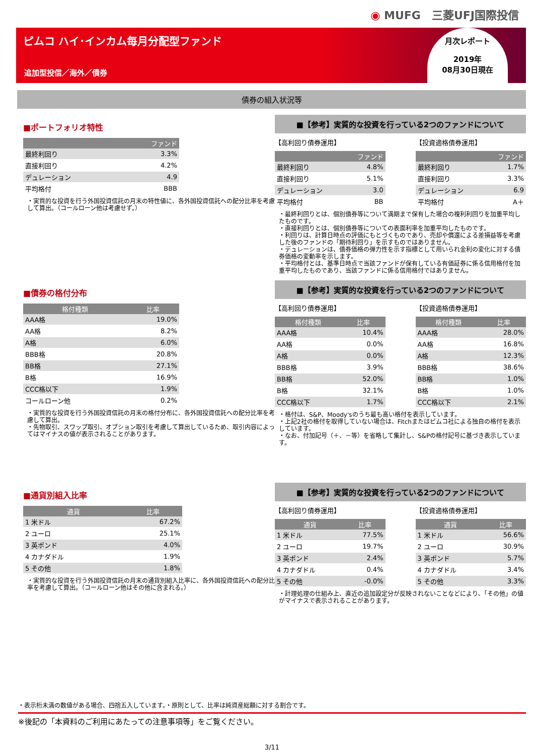◉ MUFG　三菱UFJ国際投信
ピムコ ハイ･インカム毎月分配型ファンド
追加型投信／海外／債券
月次レポート
2019年
08月30日現在
債券の組入状況等
■ポートフォリオ特性
| | ファンド |
| --- | --- |
| 最終利回り | 3.3% |
| 直接利回り | 4.2% |
| デュレーション | 4.9 |
| 平均格付 | BBB |
・実質的な投資を行う外国投資信託の月末の特性値に、各外国投資信託への配分比率を考慮して算出。（コールローン他は考慮せず。）
■【参考】実質的な投資を行っている2つのファンドについて
【高利回り債券運用】
| | ファンド |
| --- | --- |
| 最終利回り | 4.8% |
| 直接利回り | 5.1% |
| デュレーション | 3.0 |
| 平均格付 | BB |
【投資適格債券運用】
| | ファンド |
| --- | --- |
| 最終利回り | 1.7% |
| 直接利回り | 3.3% |
| デュレーション | 6.9 |
| 平均格付 | A＋ |
・最終利回りとは、個別債券等について満期まで保有した場合の複利利回りを加重平均したものです。
・直接利回りとは、個別債券等についての表面利率を加重平均したものです。
・利回りは、計算日時点の評価にもとづくものであり、売却や償還による差損益等を考慮した後のファンドの「期待利回り」を示すものではありません。
・デュレーションは、債券価格の弾力性を示す指標として用いられ金利の変化に対する債券価格の変動率を示します。
・平均格付とは、基準日時点で当該ファンドが保有している有価証券に係る信用格付を加重平均したものであり、当該ファンドに係る信用格付ではありません。
■債券の格付分布
| 格付種類 | 比率 |
| --- | --- |
| AAA格 | 19.0% |
| AA格 | 8.2% |
| A格 | 6.0% |
| BBB格 | 20.8% |
| BB格 | 27.1% |
| B格 | 16.9% |
| CCC格以下 | 1.9% |
| コールローン他 | 0.2% |
・実質的な投資を行う外国投資信託の月末の格付分布に、各外国投資信託への配分比率を考慮して算出。
・先物取引、スワップ取引、オプション取引を考慮して算出しているため、取引内容によってはマイナスの値が表示されることがあります。
■【参考】実質的な投資を行っている2つのファンドについて
【高利回り債券運用】
| 格付種類 | 比率 |
| --- | --- |
| AAA格 | 10.4% |
| AA格 | 0.0% |
| A格 | 0.0% |
| BBB格 | 3.9% |
| BB格 | 52.0% |
| B格 | 32.1% |
| CCC格以下 | 1.7% |
【投資適格債券運用】
| 格付種類 | 比率 |
| --- | --- |
| AAA格 | 28.0% |
| AA格 | 16.8% |
| A格 | 12.3% |
| BBB格 | 38.6% |
| BB格 | 1.0% |
| B格 | 1.0% |
| CCC格以下 | 2.1% |
・格付は、S&P、Moody'sのうち最も高い格付を表示しています。
・上記2社の格付を取得していない場合は、Fitchまたはピムコ社による独自の格付を表示しています。
・なお、付加記号（＋、－等）を省略して集計し、S&Pの格付記号に基づき表示しています。
■通貨別組入比率
| 通貨 | 比率 |
| --- | --- |
| 1 米ドル | 67.2% |
| 2 ユーロ | 25.1% |
| 3 英ポンド | 4.0% |
| 4 カナダドル | 1.9% |
| 5 その他 | 1.8% |
・実質的な投資を行う外国投資信託の月末の通貨別組入比率に、各外国投資信託への配分比率を考慮して算出。（コールローン他はその他に含まれる。）
■【参考】実質的な投資を行っている2つのファンドについて
【高利回り債券運用】
| 通貨 | 比率 |
| --- | --- |
| 1 米ドル | 77.5% |
| 2 ユーロ | 19.7% |
| 3 英ポンド | 2.4% |
| 4 カナダドル | 0.4% |
| 5 その他 | -0.0% |
【投資適格債券運用】
| 通貨 | 比率 |
| --- | --- |
| 1 米ドル | 56.6% |
| 2 ユーロ | 30.9% |
| 3 英ポンド | 5.7% |
| 4 カナダドル | 3.4% |
| 5 その他 | 3.3% |
・計理処理の仕組み上、直近の追加設定分が反映されないことなどにより、「その他」の値がマイナスで表示されることがあります。
・表示桁未満の数値がある場合、四捨五入しています。・原則として、比率は純資産総額に対する割合です。
※後記の「本資料のご利用にあたっての注意事項等」をご覧ください。
3/11